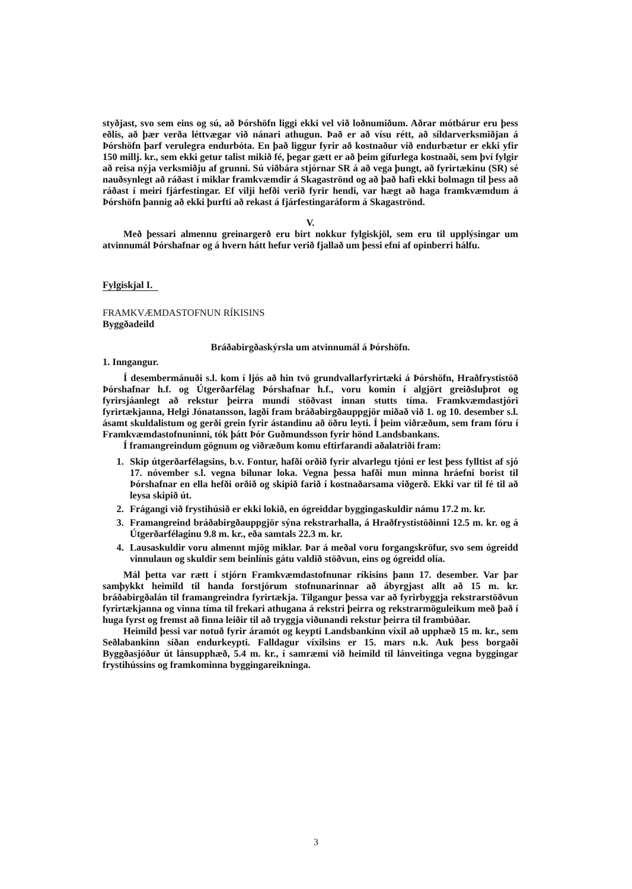styðjast, svo sem eins og sú, að Þórshöfn liggi ekki vel við loðnumiðum. Aðrar mótbárur eru þess eðlis, að þær verða léttvægar við nánari athugun. Það er að vísu rétt, að síldarverksmiðjan á Þórshöfn þarf verulegra endurbóta. En það liggur fyrir að kostnaður við endurbætur er ekki yfir 150 millj. kr., sem ekki getur talist mikið fé, þegar gætt er að þeim gífurlega kostnaði, sem því fylgir að reisa nýja verksmiðju af grunni. Sú viðbára stjórnar SR á að vega þungt, að fyrirtækinu (SR) sé nauðsynlegt að ráðast í miklar framkvæmdir á Skagaströnd og að það hafi ekki bolmagn til þess að ráðast í meiri fjárfestingar. Ef vilji hefði verið fyrir hendi, var hægt að haga framkvæmdum á Þórshöfn þannig að ekki þurfti að rekast á fjárfestingaráform á Skagaströnd.
V.
Með þessari almennu greinargerð eru birt nokkur fylgiskjöl, sem eru til upplýsingar um atvinnumál Þórshafnar og á hvern hátt hefur verið fjallað um þessi efni af opinberri hálfu.
Fylgiskjal I.
FRAMKVÆMDASTOFNUN RÍKISINS
Byggðadeild
Bráðabirgðaskýrsla um atvinnumál á Þórshöfn.
1. Inngangur.
Í desembermánuði s.l. kom í ljós að hin tvö grundvallarfyrirtæki á Þórshöfn, Hraðfrystistöð Þórshafnar h.f. og Útgerðarfélag Þórshafnar h.f., voru komin í algjört greiðsluþrot og fyrirsjáanlegt að rekstur þeirra mundi stöðvast innan stutts tíma. Framkvæmdastjóri fyrirtækjanna, Helgi Jónatansson, lagði fram bráðabirgðauppgjör miðað við 1. og 10. desember s.l. ásamt skuldalistum og gerði grein fyrir ástandinu að öðru leyti. Í þeim viðræðum, sem fram fóru í Framkvæmdastofnuninni, tók þátt Þór Guðmundsson fyrir hönd Landsbankans.
Í framangreindum gögnum og viðræðum komu eftirfarandi aðalatriði fram:
1. Skip útgerðarfélagsins, b.v. Fontur, hafði orðið fyrir alvarlegu tjóni er lest þess fylltist af sjó 17. nóvember s.l. vegna bilunar loka. Vegna þessa hafði mun minna hráefni borist til Þórshafnar en ella hefði orðið og skipið farið í kostnaðarsama viðgerð. Ekki var til fé til að leysa skipið út.
2. Frágangi við frystihúsið er ekki lokið, en ógreiddar byggingaskuldir námu 17.2 m. kr.
3. Framangreind bráðabirgðauppgjör sýna rekstrarhalla, á Hraðfrystistöðinni 12.5 m. kr. og á Útgerðarfélaginu 9.8 m. kr., eða samtals 22.3 m. kr.
4. Lausaskuldir voru almennt mjög miklar. Þar á meðal voru forgangskröfur, svo sem ógreidd vinnulaun og skuldir sem beinlínis gátu valdið stöðvun, eins og ógreidd olía.
Mál þetta var rætt í stjórn Framkvæmdastofnunar ríkisins þann 17. desember. Var þar samþykkt heimild til handa forstjórum stofnunarinnar að ábyrgjast allt að 15 m. kr. bráðabirgðalán til framangreindra fyrirtækja. Tilgangur þessa var að fyrirbyggja rekstrarstöðvun fyrirtækjanna og vinna tíma til frekari athugana á rekstri þeirra og rekstrarmöguleikum með það í huga fyrst og fremst að finna leiðir til að tryggja viðunandi rekstur þeirra til frambúðar.
Heimild þessi var notuð fyrir áramót og keypti Landsbankinn víxil að upphæð 15 m. kr., sem Seðlabankinn síðan endurkeypti. Falldagur víxilsins er 15. mars n.k. Auk þess borgaði Byggðasjóður út lánsupphæð, 5.4 m. kr., í samræmi við heimild til lánveitinga vegna byggingar frystihússins og framkominna byggingareikninga.
3